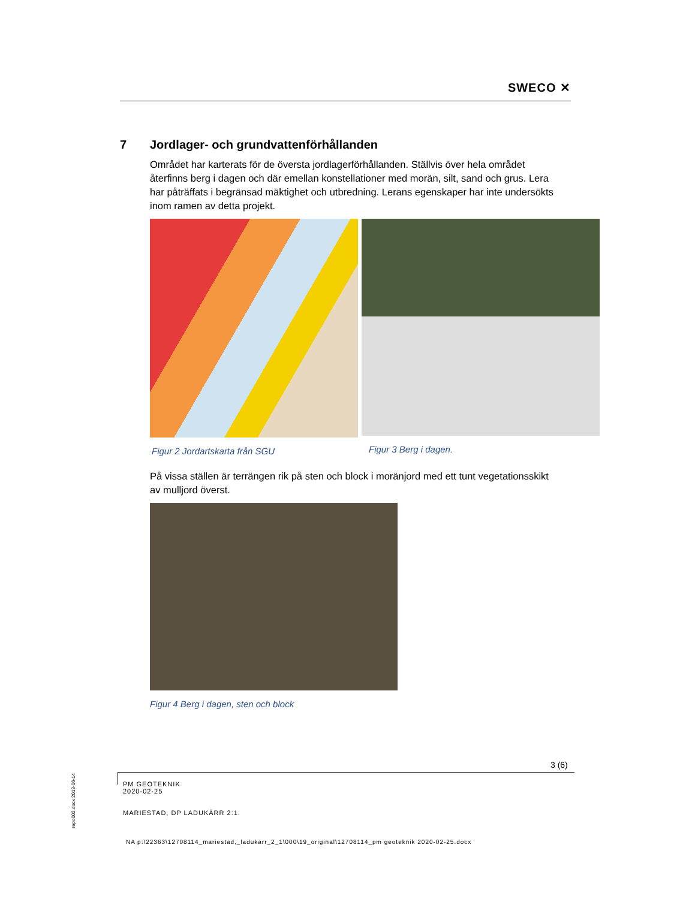SWECO ✕
7 Jordlager- och grundvattenförhållanden
Området har karterats för de översta jordlagerförhållanden. Ställvis över hela området återfinns berg i dagen och där emellan konstellationer med morän, silt, sand och grus. Lera har påträffats i begränsad mäktighet och utbredning. Lerans egenskaper har inte undersökts inom ramen av detta projekt.
Figur 2 Jordartskarta från SGU Figur 3 Berg i dagen.
På vissa ställen är terrängen rik på sten och block i moränjord med ett tunt vegetationsskikt av mulljord överst.
Figur 4 Berg i dagen, sten och block
3 (6)
PM GEOTEKNIK
2020-02-25
MARIESTAD, DP LADUKÄRR 2:1.
NA p:\22363\12708114_mariestad,_ladukärr_2_1\000\19_original\12708114_pm geoteknik 2020-02-25.docx
repo002.docx 2013-06-14